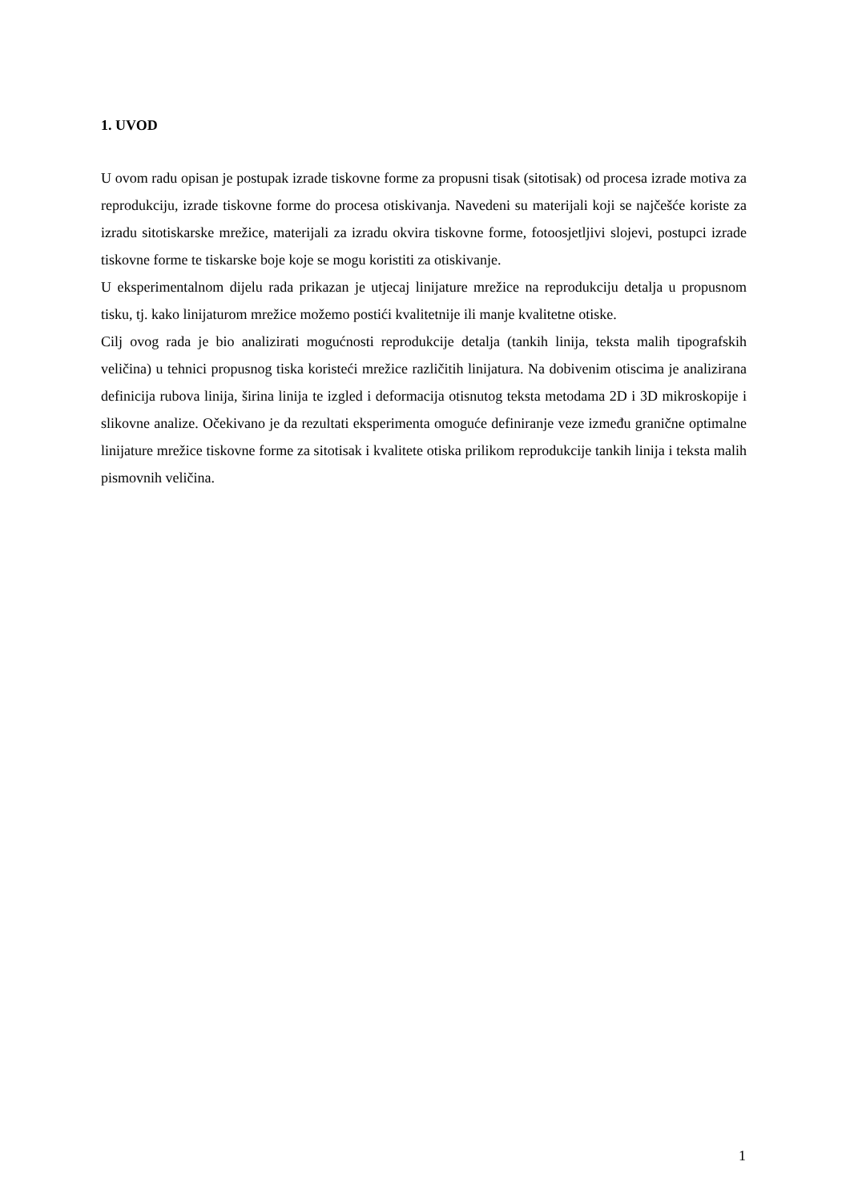1. UVOD
U ovom radu opisan je postupak izrade tiskovne forme za propusni tisak (sitotisak) od procesa izrade motiva za reprodukciju, izrade tiskovne forme do procesa otiskivanja. Navedeni su materijali koji se najčešće koriste za izradu sitotiskarske mrežice, materijali za izradu okvira tiskovne forme, fotoosjetljivi slojevi, postupci izrade tiskovne forme te tiskarske boje koje se mogu koristiti za otiskivanje.
U eksperimentalnom dijelu rada prikazan je utjecaj linijature mrežice na reprodukciju detalja u propusnom tisku, tj. kako linijaturom mrežice možemo postići kvalitetnije ili manje kvalitetne otiske.
Cilj ovog rada je bio analizirati mogućnosti reprodukcije detalja (tankih linija, teksta malih tipografskih veličina) u tehnici propusnog tiska koristeći mrežice različitih linijatura. Na dobivenim otiscima je analizirana definicija rubova linija, širina linija te izgled i deformacija otisnutog teksta metodama 2D i 3D mikroskopije i slikovne analize. Očekivano je da rezultati eksperimenta omoguće definiranje veze između granične optimalne linijature mrežice tiskovne forme za sitotisak i kvalitete otiska prilikom reprodukcije tankih linija i teksta malih pismovnih veličina.
1